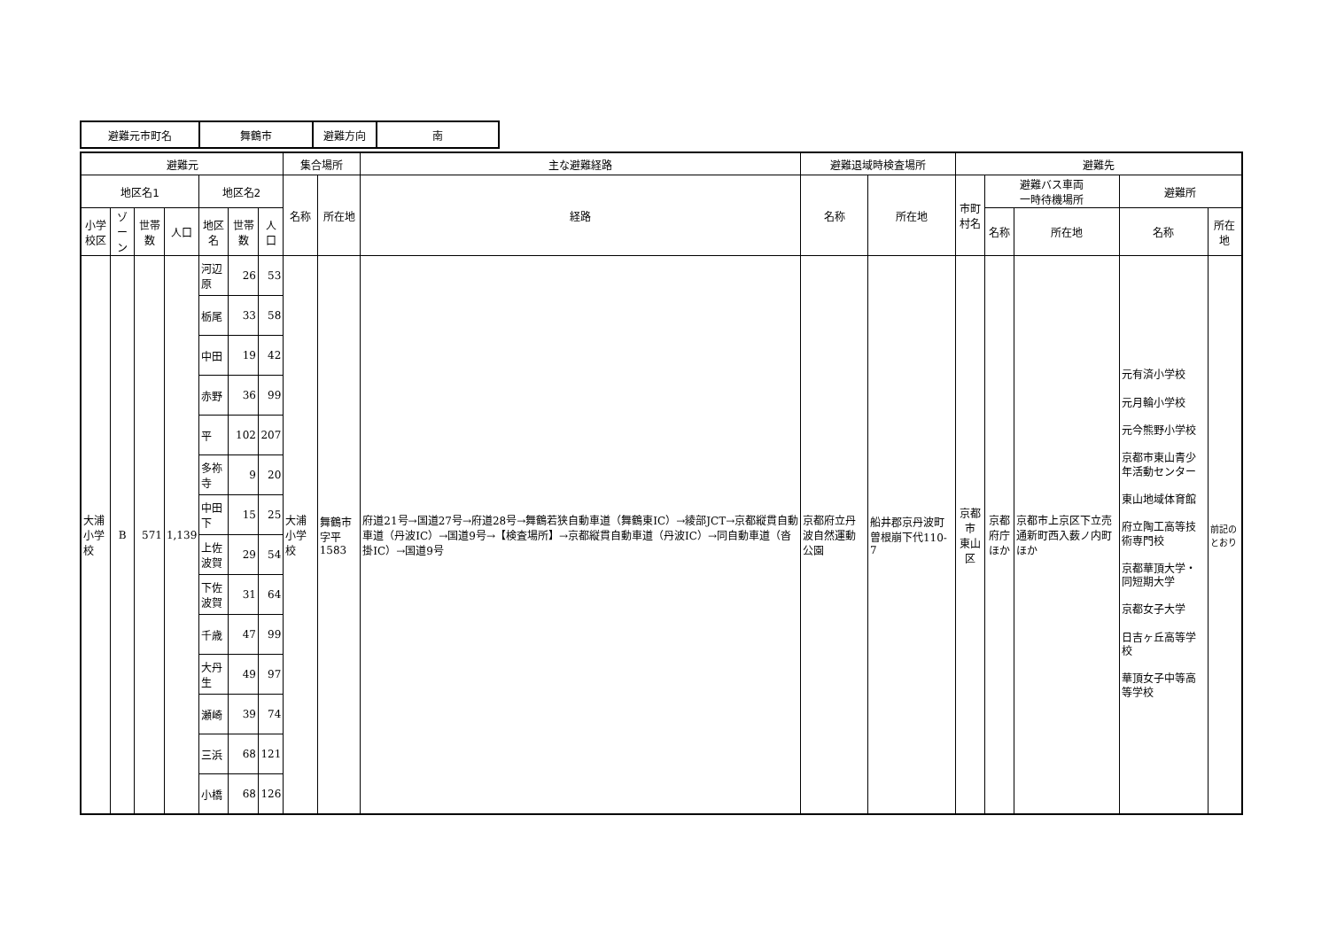| 避難元市町名 | 舞鶴市 | 避難方向 | 南 |
| 避難元 | | | | | | | 集合場所 | | 主な避難経路 | 避難退域時検査場所 | | 避難先 | | | | |
| --- | --- | --- | --- | --- | --- | --- | --- | --- | --- | --- | --- | --- | --- | --- | --- | --- |
| 地区名1 | | | | 地区名2 | | | 名称 | 所在地 | 経路 | 名称 | 所在地 | 市町村名 | 避難バス車両 一時待機場所 | | 避難所 | |
| 小学校区 | ゾーン | 世帯数 | 人口 | 地区名 | 世帯数 | 人口 | | | | | | | 名称 | 所在地 | 名称 | 所在地 |
| 大浦 小学校 | B | 571 | 1,139 | 河辺原 | 26 | 53 | 大浦小学校 | 舞鶴市字平 1583 | 府道21号→国道27号→府道28号→舞鶴若狭自動車道（舞鶴東IC）→綾部JCT→京都縦貫自動車道（丹波IC）→国道9号→【検査場所】→京都縦貫自動車道（丹波IC）→同自動車道（沓掛IC）→国道9号 | 京都府立丹波自然運動公園 | 船井郡京丹波町曽根崩下代110-7 | 京都市 東山区 | 京都府庁 ほか | 京都市上京区下立売通新町西入薮ノ内町ほか | 元有済小学校 元月輪小学校 元今熊野小学校 京都市東山青少年活動センター 東山地域体育館 府立陶工高等技術専門校 京都華頂大学・同短期大学 京都女子大学 日吉ヶ丘高等学校 華頂女子中等高等学校 | 前記のとおり |
| | | | | 栃尾 | 33 | 58 | | | | | | | | | | |
| | | | | 中田 | 19 | 42 | | | | | | | | | | |
| | | | | 赤野 | 36 | 99 | | | | | | | | | | |
| | | | | 平 | 102 | 207 | | | | | | | | | | |
| | | | | 多祢寺 | 9 | 20 | | | | | | | | | | |
| | | | | 中田下 | 15 | 25 | | | | | | | | | | |
| | | | | 上佐波賀 | 29 | 54 | | | | | | | | | | |
| | | | | 下佐波賀 | 31 | 64 | | | | | | | | | | |
| | | | | 千歳 | 47 | 99 | | | | | | | | | | |
| | | | | 大丹生 | 49 | 97 | | | | | | | | | | |
| | | | | 瀬崎 | 39 | 74 | | | | | | | | | | |
| | | | | 三浜 | 68 | 121 | | | | | | | | | | |
| | | | | 小橋 | 68 | 126 | | | | | | | | | | |